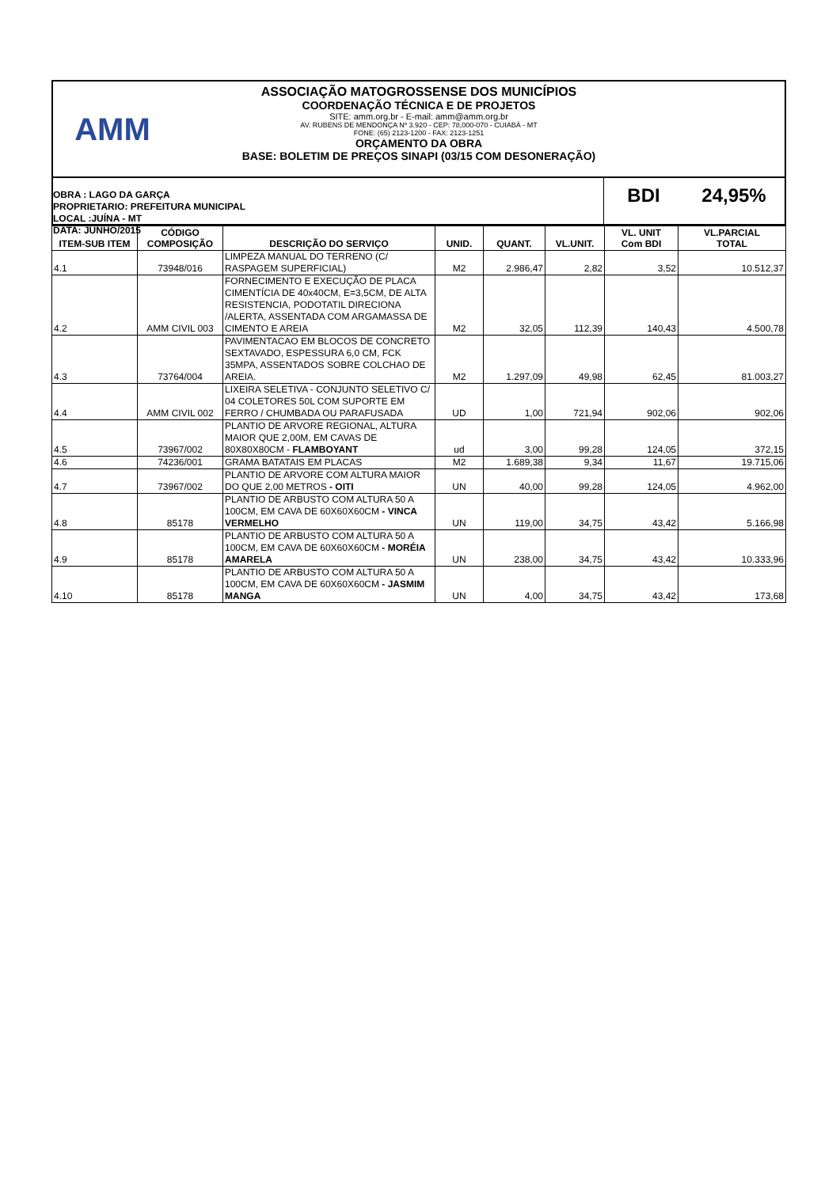AMM
ASSOCIAÇÃO MATOGROSSENSE DOS MUNICÍPIOS
COORDENAÇÃO TÉCNICA E DE PROJETOS
SITE: amm.org.br - E-mail: amm@amm.org.br
AV. RUBENS DE MENDONÇA Nº 3.920 - CEP: 78,000-070 - CUIABÁ - MT
FONE: (65) 2123-1200 - FAX: 2123-1251
ORÇAMENTO DA OBRA
BASE: BOLETIM DE PREÇOS SINAPI (03/15 COM DESONERAÇÃO)
OBRA : LAGO DA GARÇA
PROPRIETARIO: PREFEITURA MUNICIPAL
LOCAL :JUÍNA - MT
DATA: JUNHO/2015
BDI 24,95%
| ITEM-SUB ITEM | CÓDIGO COMPOSIÇÃO | DESCRIÇÃO DO SERVIÇO | UNID. | QUANT. | VL.UNIT. | VL. UNIT Com BDI | VL.PARCIAL TOTAL |
| --- | --- | --- | --- | --- | --- | --- | --- |
| 4.1 | 73948/016 | LIMPEZA MANUAL DO TERRENO (C/ RASPAGEM SUPERFICIAL) | M2 | 2.986,47 | 2,82 | 3,52 | 10.512,37 |
| 4.2 | AMM CIVIL 003 | FORNECIMENTO E EXECUÇÃO DE PLACA CIMENTÍCIA DE 40x40CM, E=3,5CM, DE ALTA RESISTENCIA, PODOTATIL DIRECIONA /ALERTA, ASSENTADA COM ARGAMASSA DE CIMENTO E AREIA | M2 | 32,05 | 112,39 | 140,43 | 4.500,78 |
| 4.3 | 73764/004 | PAVIMENTACAO EM BLOCOS DE CONCRETO SEXTAVADO, ESPESSURA 6,0 CM, FCK 35MPA, ASSENTADOS SOBRE COLCHAO DE AREIA. | M2 | 1.297,09 | 49,98 | 62,45 | 81.003,27 |
| 4.4 | AMM CIVIL 002 | LIXEIRA SELETIVA - CONJUNTO SELETIVO C/ 04 COLETORES 50L COM SUPORTE EM FERRO / CHUMBADA OU PARAFUSADA | UD | 1,00 | 721,94 | 902,06 | 902,06 |
| 4.5 | 73967/002 | PLANTIO DE ARVORE REGIONAL, ALTURA MAIOR QUE 2,00M, EM CAVAS DE 80X80X80CM - FLAMBOYANT | ud | 3,00 | 99,28 | 124,05 | 372,15 |
| 4.6 | 74236/001 | GRAMA BATATAIS EM PLACAS | M2 | 1.689,38 | 9,34 | 11,67 | 19.715,06 |
| 4.7 | 73967/002 | PLANTIO DE ARVORE COM ALTURA MAIOR DO QUE 2,00 METROS - OITI | UN | 40,00 | 99,28 | 124,05 | 4.962,00 |
| 4.8 | 85178 | PLANTIO DE ARBUSTO COM ALTURA 50 A 100CM, EM CAVA DE 60X60X60CM - VINCA VERMELHO | UN | 119,00 | 34,75 | 43,42 | 5.166,98 |
| 4.9 | 85178 | PLANTIO DE ARBUSTO COM ALTURA 50 A 100CM, EM CAVA DE 60X60X60CM - MORÉIA AMARELA | UN | 238,00 | 34,75 | 43,42 | 10.333,96 |
| 4.10 | 85178 | PLANTIO DE ARBUSTO COM ALTURA 50 A 100CM, EM CAVA DE 60X60X60CM - JASMIM MANGA | UN | 4,00 | 34,75 | 43,42 | 173,68 |